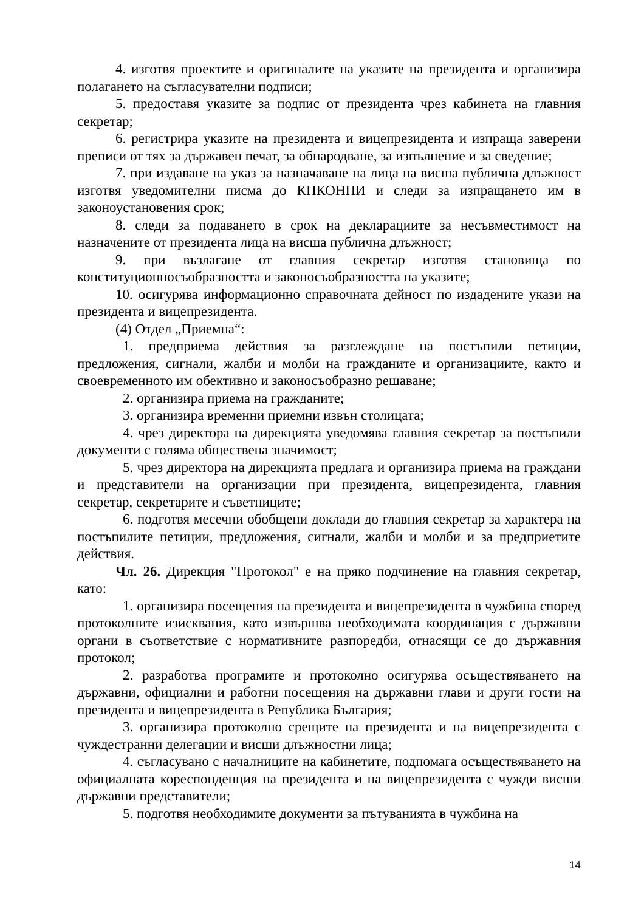4. изготвя проектите и оригиналите на указите на президента и организира полагането на съгласувателни подписи;
5. предоставя указите за подпис от президента чрез кабинета на главния секретар;
6. регистрира указите на президента и вицепрезидента и изпраща заверени преписи от тях за държавен печат, за обнародване, за изпълнение и за сведение;
7. при издаване на указ за назначаване на лица на висша публична длъжност изготвя уведомителни писма до КПКОНПИ и следи за изпращането им в законоустановения срок;
8. следи за подаването в срок на декларациите за несъвместимост на назначените от президента лица на висша публична длъжност;
9. при възлагане от главния секретар изготвя становища по конституционносъобразността и законосъобразността на указите;
10. осигурява информационно справочната дейност по издадените укази на президента и вицепрезидента.
(4) Отдел „Приемна“:
1. предприема действия за разглеждане на постъпили петиции, предложения, сигнали, жалби и молби на гражданите и организациите, както и своевременното им обективно и законосъобразно решаване;
2. организира приема на гражданите;
3. организира временни приемни извън столицата;
4. чрез директора на дирекцията уведомява главния секретар за постъпили документи с голяма обществена значимост;
5. чрез директора на дирекцията предлага и организира приема на граждани и представители на организации при президента, вицепрезидента, главния секретар, секретарите и съветниците;
6. подготвя месечни обобщени доклади до главния секретар за характера на постъпилите петиции, предложения, сигнали, жалби и молби и за предприетите действия.
Чл. 26. Дирекция "Протокол" е на пряко подчинение на главния секретар, като:
1. организира посещения на президента и вицепрезидента в чужбина според протоколните изисквания, като извършва необходимата координация с държавни органи в съответствие с нормативните разпоредби, отнасящи се до държавния протокол;
2. разработва програмите и протоколно осигурява осъществяването на държавни, официални и работни посещения на държавни глави и други гости на президента и вицепрезидента в Република България;
3. организира протоколно срещите на президента и на вицепрезидента с чуждестранни делегации и висши длъжностни лица;
4. съгласувано с началниците на кабинетите, подпомага осъществяването на официалната кореспонденция на президента и на вицепрезидента с чужди висши държавни представители;
5. подготвя необходимите документи за пътуванията в чужбина на
14